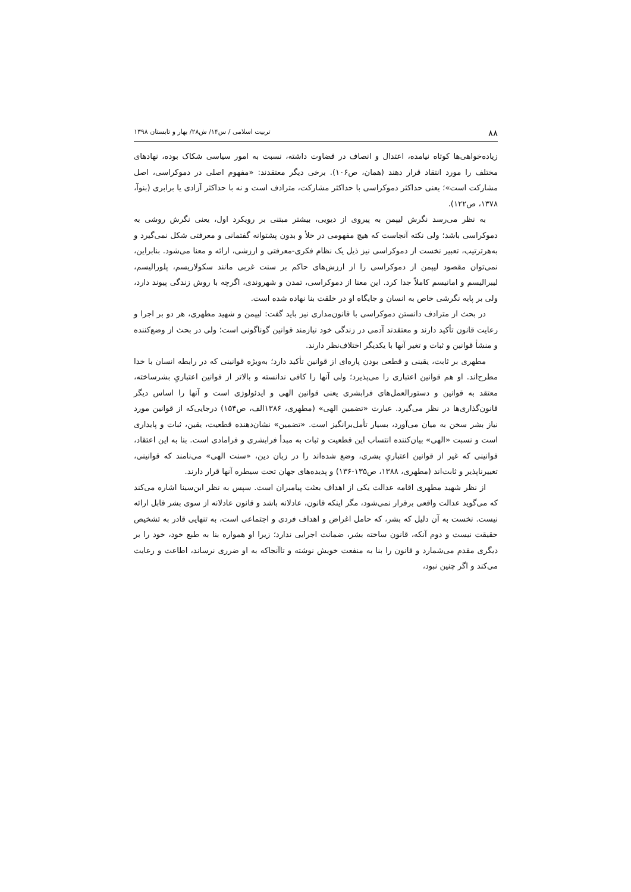۸۸ تربیت اسلامی / س۱۴/ ش۲۸/ بهار و تابستان ۱۳۹۸
زیاده‌خواهی‌ها کوتاه نیامده، اعتدال و انصاف در قضاوت داشته، نسبت به امور سیاسی شکاک بوده، نهادهای مختلف را مورد انتقاد قرار دهند (همان، ص۱۰۶). برخی دیگر معتقدند: «مفهوم اصلی در دموکراسی، اصل مشارکت است»؛ یعنی حداکثر دموکراسی با حداکثر مشارکت، مترادف است و نه با حداکثر آزادی یا برابری (بنوآ، ۱۳۷۸، ص۱۲۲).
به نظر می‌رسد نگرش لیپمن به پیروی از دیویی، بیشتر مبتنی بر رویکرد اول، یعنی نگرش روشی به دموکراسی باشد؛ ولی نکته آنجاست که هیچ مفهومی در خلأ و بدون پشتوانه گفتمانی و معرفتی شکل نمی‌گیرد و به‌هرترتیب، تعبیر نخست از دموکراسی نیز ذیل یک نظام فکری-معرفتی و ارزشی، ارائه و معنا می‌شود. بنابراین، نمی‌توان مقصود لیپمن از دموکراسی را از ارزش‌های حاکم بر سنت غربی مانند سکولاریسم، پلورالیسم، لیبرالیسم و امانیسم کاملاً جدا کرد. این معنا از دموکراسی، تمدن و شهروندی، اگرچه با روش زندگی پیوند دارد، ولی بر پایه نگرشی خاص به انسان و جایگاه او در خلقت بنا نهاده شده است.
در بحث از مترادف دانستن دموکراسی با قانون‌مداری نیز باید گفت: لیپمن و شهید مطهری، هر دو بر اجرا و رعایت قانون تأکید دارند و معتقدند آدمی در زندگی خود نیازمند قوانین گوناگونی است؛ ولی در بحث از وضع‌کننده و منشأ قوانین و ثبات و تغیر آنها با یکدیگر اختلاف‌نظر دارند.
مطهری بر ثابت، یقینی و قطعی بودن پاره‌ای از قوانین تأکید دارد؛ به‌ویژه قوانینی که در رابطه انسان با خدا مطرح‌اند. او هم قوانین اعتباری را می‌پذیرد؛ ولی آنها را کافی ندانسته و بالاتر از قوانین اعتباریِ بشرساخته، معتقد به قوانین و دستورالعمل‌های فرابشری یعنی قوانین الهی و ایدئولوژی است و آنها را اساس دیگر قانون‌گذاری‌ها در نظر می‌گیرد. عبارت «تضمین الهی» (مطهری، ۱۳۸۶الف، ص۱۵۴) درجایی‌که از قوانین مورد نیاز بشر سخن به میان می‌آورد، بسیار تأمل‌برانگیز است. «تضمین» نشان‌دهنده قطعیت، یقین، ثبات و پایداری است و نسبت «الهی» بیان‌کننده انتساب این قطعیت و ثبات به مبدأ فرابشری و فرامادی است. بنا به این اعتقاد، قوانینی که غیر از قوانین اعتباریِ بشری، وضع شده‌اند را در زبان دین، «سنت الهی» می‌نامند که قوانینی، تغییرناپذیر و ثابت‌اند (مطهری، ۱۳۸۸، ص۱۳۵-۱۳۶) و پدیده‌های جهان تحت سیطره آنها قرار دارند.
از نظر شهید مطهری اقامه عدالت یکی از اهداف بعثت پیامبران است. سپس به نظر ابن‌سینا اشاره می‌کند که می‌گوید عدالت واقعی برقرار نمی‌شود، مگر اینکه قانون، عادلانه باشد و قانون عادلانه از سوی بشر قابل ارائه نیست. نخست به آن دلیل که بشر، که حامل اغراض و اهداف فردی و اجتماعی است، به تنهایی قادر به تشخیص حقیقت نیست و دوم آنکه، قانون ساخته بشر، ضمانت اجرایی ندارد؛ زیرا او همواره بنا به طبع خود، خود را بر دیگری مقدم می‌شمارد و قانون را بنا به منفعت خویش نوشته و تاآنجاکه به او ضرری نرساند، اطاعت و رعایت می‌کند و اگر چنین نبود،